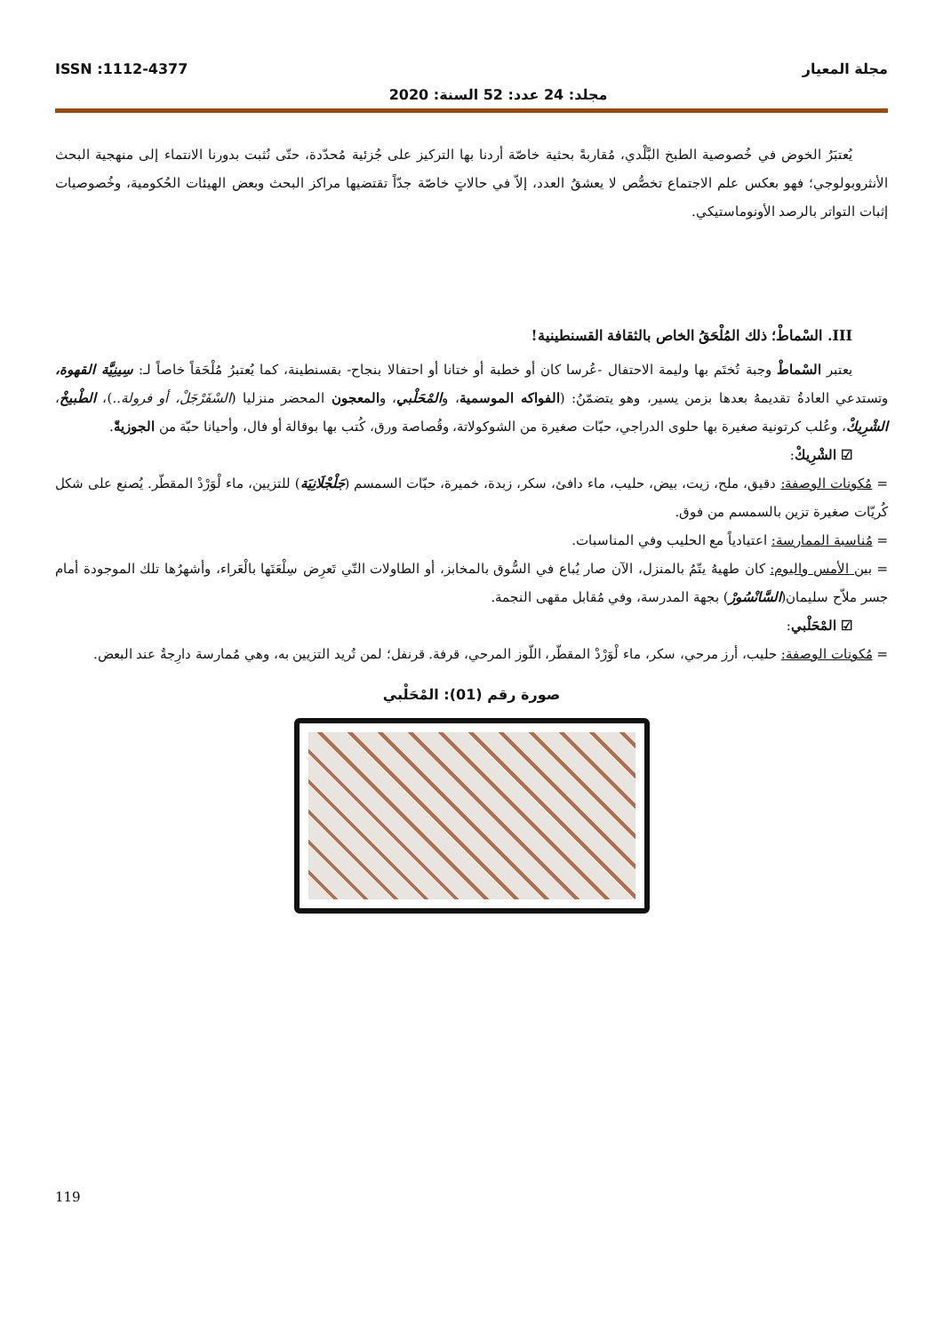مجلة المعيار ISSN :1112-4377
مجلد: 24 عدد: 52 السنة: 2020
يُعتبَرُ الخوض في خُصوصية الطبخ البَّلْدي، مُقاربةً بحثية خاصّة أردنا بها التركيز على جُزئية مُحدّدة، حتّى نُثبت بدورنا الانتماء إلى منهجية البحث الأنثروبولوجي؛ فهو بعكس علم الاجتماع تخصُّص لا يعشقُ العدد، إلاّ في حالاتٍ خاصّة جدّاً تقتضيها مراكز البحث وبعض الهيئات الحُكومية، وخُصوصيات إثبات التواتر بالرصد الأونوماستيكي.
III. السْماطْ؛ ذلك المُلْحَقُ الخاص بالثقافة القسنطينية!
يعتبر السْماطْ وجبة تُختَم بها وليمة الاحتفال -عُرسا كان أو خطبة أو ختانا أو احتفالا بنجاح- بقسنطينة، كما يُعتبرُ مُلْحَقاً خاصاً لـ: سِينِيَّة القهوة، وتستدعي العادةُ تقديمهُ بعدها بزمن يسير، وهو يتضمّنُ: (الفواكه الموسمية، والمْحَلْبي، والمعجون المحضر منزليا (السْفَرْجَلْ، أو فرولة..)، الطْبيخْ، الشْرِيكْ، وعُلب كرتونية صغيرة بها حلوى الدراجي، حبّات صغيرة من الشوكولاتة، وقُصاصة ورق، كُتب بها بوقالة أو فال، وأحيانا حبّة من الجوزيةّ.
☑ الشْرِيكْ:
= مُكونات الوصفة: دقيق، ملح، زيت، بيض، حليب، ماء دافئ، سكر، زبدة، خميرة، حبّات السمسم (جَلْجْلَانِيَة) للتزيين، ماء لْوَرْدْ المقطّر. يُصنع على شكل كُريّات صغيرة تزين بالسمسم من فوق.
= مُناسبة الممارسة: اعتيادياً مع الحليب وفي المناسبات.
= بين الأمس واليوم: كان طهيهُ يتّمُ بالمنزل، الآن صار يُباع في السُّوق بالمخابز، أو الطاولات التّي تَعرِض سِلْعَتَها بالْعَراء، وأشهرُها تلك الموجودة أمام جسر ملاّح سليمان(السَّانْسُورْ) بجهة المدرسة، وفي مُقابل مقهى النجمة.
☑ المْحَلْبي:
= مُكونات الوصفة: حليب، أرز مرحي، سكر، ماء لْوَرْدْ المقطّر، اللّوز المرحي، قرفة. قرنفل؛ لمن تُريد التزيين به، وهي مُمارسة دارِجةٌ عند البعض.
صورة رقم (01): المْحَلْبي
119